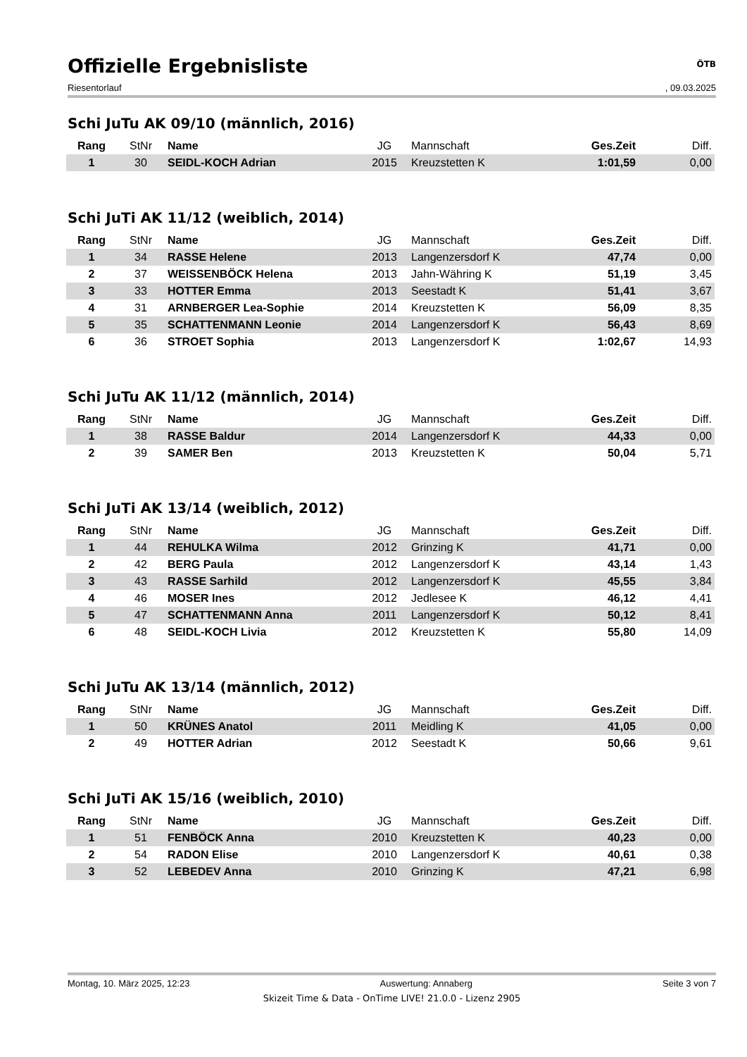Offizielle Ergebnisliste
ÖTB
Riesentorlauf, 09.03.2025
Schi JuTu AK 09/10 (männlich, 2016)
| Rang | StNr | Name | JG | Mannschaft | Ges.Zeit | Diff. |
| --- | --- | --- | --- | --- | --- | --- |
| 1 | 30 | SEIDL-KOCH Adrian | 2015 | Kreuzstetten K | 1:01,59 | 0,00 |
Schi JuTi AK 11/12 (weiblich, 2014)
| Rang | StNr | Name | JG | Mannschaft | Ges.Zeit | Diff. |
| --- | --- | --- | --- | --- | --- | --- |
| 1 | 34 | RASSE Helene | 2013 | Langenzersdorf K | 47,74 | 0,00 |
| 2 | 37 | WEISSENBÖCK Helena | 2013 | Jahn-Währing K | 51,19 | 3,45 |
| 3 | 33 | HOTTER Emma | 2013 | Seestadt K | 51,41 | 3,67 |
| 4 | 31 | ARNBERGER Lea-Sophie | 2014 | Kreuzstetten K | 56,09 | 8,35 |
| 5 | 35 | SCHATTENMANN Leonie | 2014 | Langenzersdorf K | 56,43 | 8,69 |
| 6 | 36 | STROET Sophia | 2013 | Langenzersdorf K | 1:02,67 | 14,93 |
Schi JuTu AK 11/12 (männlich, 2014)
| Rang | StNr | Name | JG | Mannschaft | Ges.Zeit | Diff. |
| --- | --- | --- | --- | --- | --- | --- |
| 1 | 38 | RASSE Baldur | 2014 | Langenzersdorf K | 44,33 | 0,00 |
| 2 | 39 | SAMER Ben | 2013 | Kreuzstetten K | 50,04 | 5,71 |
Schi JuTi AK 13/14 (weiblich, 2012)
| Rang | StNr | Name | JG | Mannschaft | Ges.Zeit | Diff. |
| --- | --- | --- | --- | --- | --- | --- |
| 1 | 44 | REHULKA Wilma | 2012 | Grinzing K | 41,71 | 0,00 |
| 2 | 42 | BERG Paula | 2012 | Langenzersdorf K | 43,14 | 1,43 |
| 3 | 43 | RASSE Sarhild | 2012 | Langenzersdorf K | 45,55 | 3,84 |
| 4 | 46 | MOSER Ines | 2012 | Jedlesee K | 46,12 | 4,41 |
| 5 | 47 | SCHATTENMANN Anna | 2011 | Langenzersdorf K | 50,12 | 8,41 |
| 6 | 48 | SEIDL-KOCH Livia | 2012 | Kreuzstetten K | 55,80 | 14,09 |
Schi JuTu AK 13/14 (männlich, 2012)
| Rang | StNr | Name | JG | Mannschaft | Ges.Zeit | Diff. |
| --- | --- | --- | --- | --- | --- | --- |
| 1 | 50 | KRÜNES Anatol | 2011 | Meidling K | 41,05 | 0,00 |
| 2 | 49 | HOTTER Adrian | 2012 | Seestadt K | 50,66 | 9,61 |
Schi JuTi AK 15/16 (weiblich, 2010)
| Rang | StNr | Name | JG | Mannschaft | Ges.Zeit | Diff. |
| --- | --- | --- | --- | --- | --- | --- |
| 1 | 51 | FENBÖCK Anna | 2010 | Kreuzstetten K | 40,23 | 0,00 |
| 2 | 54 | RADON Elise | 2010 | Langenzersdorf K | 40,61 | 0,38 |
| 3 | 52 | LEBEDEV Anna | 2010 | Grinzing K | 47,21 | 6,98 |
Montag, 10. März 2025, 12:23 Auswertung: Annaberg Seite 3 von 7
Skizeit Time & Data - OnTime LIVE! 21.0.0 - Lizenz 2905